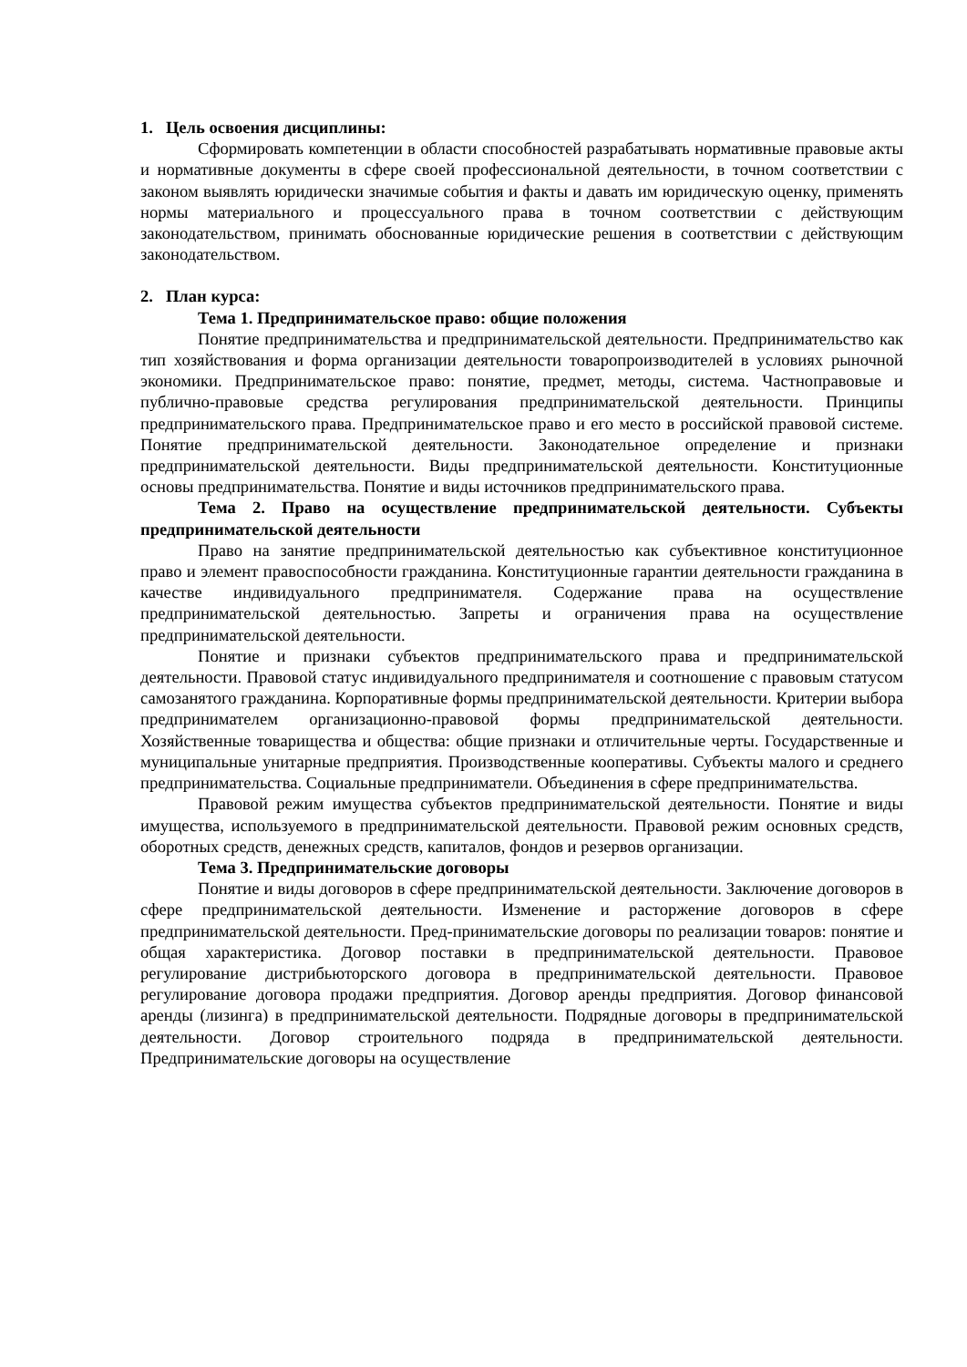1. Цель освоения дисциплины:
Сформировать компетенции в области способностей разрабатывать нормативные правовые акты и нормативные документы в сфере своей профессиональной деятельности, в точном соответствии с законом выявлять юридически значимые события и факты и давать им юридическую оценку, применять нормы материального и процессуального права в точном соответствии с действующим законодательством, принимать обоснованные юридические решения в соответствии с действующим законодательством.
2. План курса:
Тема 1. Предпринимательское право: общие положения
Понятие предпринимательства и предпринимательской деятельности. Предпринимательство как тип хозяйствования и форма организации деятельности товаропроизводителей в условиях рыночной экономики. Предпринимательское право: понятие, предмет, методы, система. Частноправовые и публично-правовые средства регулирования предпринимательской деятельности. Принципы предпринимательского права. Предпринимательское право и его место в российской правовой системе. Понятие предпринимательской деятельности. Законодательное определение и признаки предпринимательской деятельности. Виды предпринимательской деятельности. Конституционные основы предпринимательства. Понятие и виды источников предпринимательского права.
Тема 2. Право на осуществление предпринимательской деятельности. Субъекты предпринимательской деятельности
Право на занятие предпринимательской деятельностью как субъективное конституционное право и элемент правоспособности гражданина. Конституционные гарантии деятельности гражданина в качестве индивидуального предпринимателя. Содержание права на осуществление предпринимательской деятельностью. Запреты и ограничения права на осуществление предпринимательской деятельности.
Понятие и признаки субъектов предпринимательского права и предпринимательской деятельности. Правовой статус индивидуального предпринимателя и соотношение с правовым статусом самозанятого гражданина. Корпоративные формы предпринимательской деятельности. Критерии выбора предпринимателем организационно-правовой формы предпринимательской деятельности. Хозяйственные товарищества и общества: общие признаки и отличительные черты. Государственные и муниципальные унитарные предприятия. Производственные кооперативы. Субъекты малого и среднего предпринимательства. Социальные предприниматели. Объединения в сфере предпринимательства.
Правовой режим имущества субъектов предпринимательской деятельности. Понятие и виды имущества, используемого в предпринимательской деятельности. Правовой режим основных средств, оборотных средств, денежных средств, капиталов, фондов и резервов организации.
Тема 3. Предпринимательские договоры
Понятие и виды договоров в сфере предпринимательской деятельности. Заключение договоров в сфере предпринимательской деятельности. Изменение и расторжение договоров в сфере предпринимательской деятельности. Пред-принимательские договоры по реализации товаров: понятие и общая характеристика. Договор поставки в предпринимательской деятельности. Правовое регулирование дистрибьюторского договора в предпринимательской деятельности. Правовое регулирование договора продажи предприятия. Договор аренды предприятия. Договор финансовой аренды (лизинга) в предпринимательской деятельности. Подрядные договоры в предпринимательской деятельности. Договор строительного подряда в предпринимательской деятельности. Предпринимательские договоры на осуществление